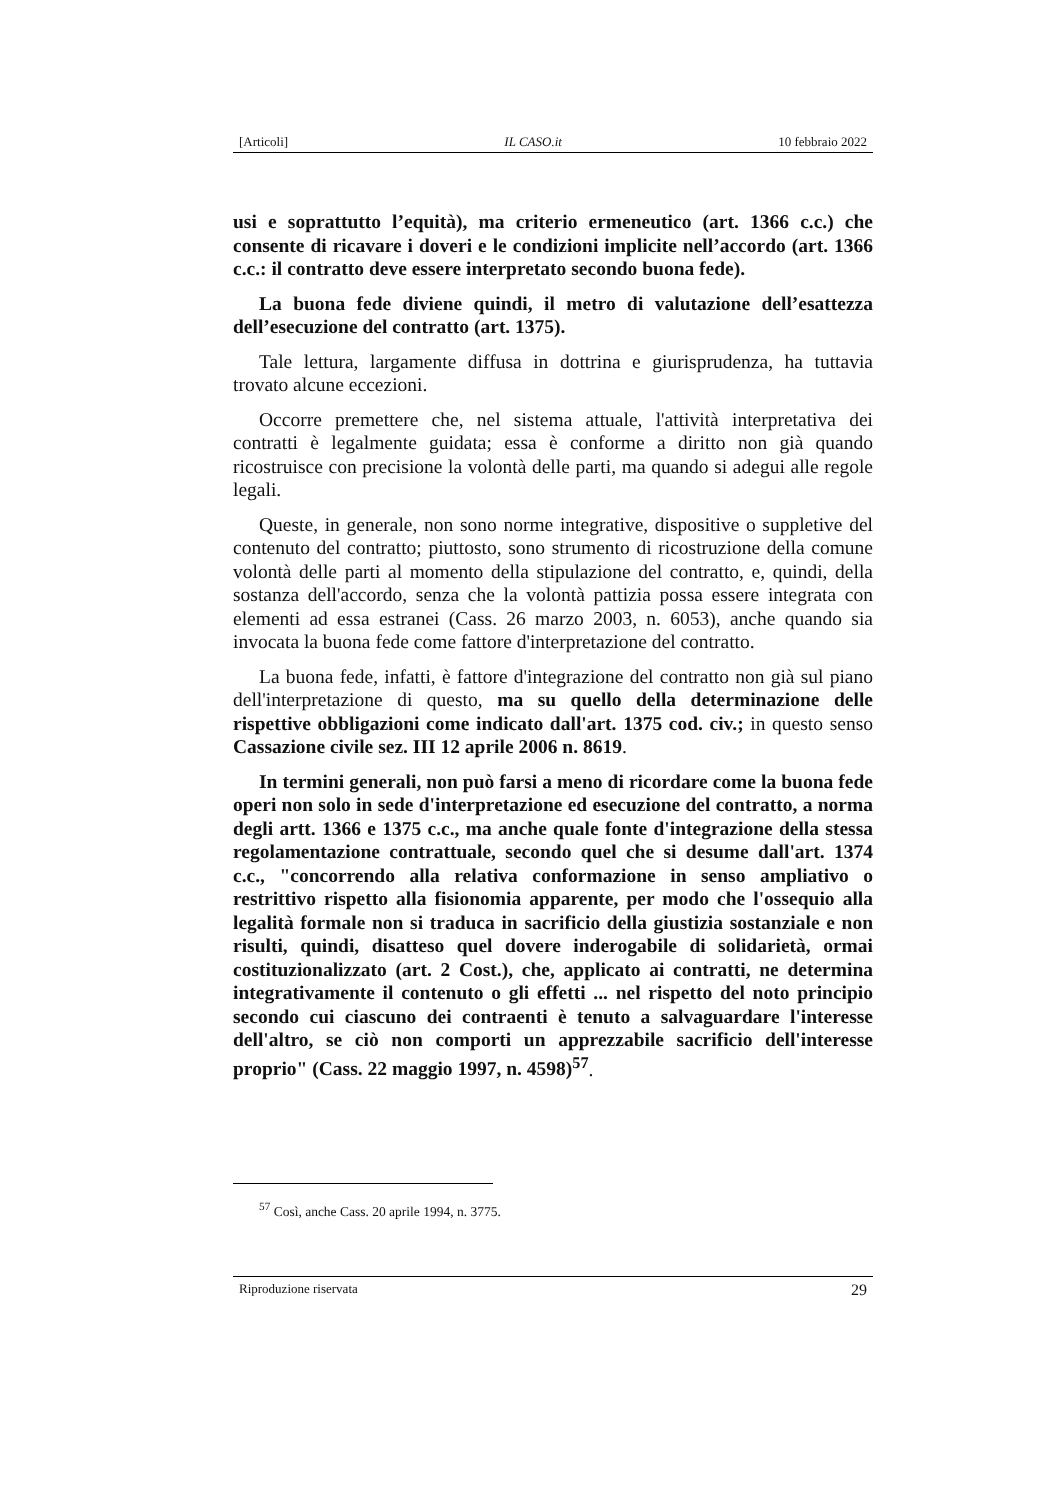[Articoli] IL CASO.it 10 febbraio 2022
usi e soprattutto l’equità), ma criterio ermeneutico (art. 1366 c.c.) che consente di ricavare i doveri e le condizioni implicite nell’accordo (art. 1366 c.c.: il contratto deve essere interpretato secondo buona fede).
La buona fede diviene quindi, il metro di valutazione dell’esattezza dell’esecuzione del contratto (art. 1375).
Tale lettura, largamente diffusa in dottrina e giurisprudenza, ha tuttavia trovato alcune eccezioni.
Occorre premettere che, nel sistema attuale, l'attività interpretativa dei contratti è legalmente guidata; essa è conforme a diritto non già quando ricostruisce con precisione la volontà delle parti, ma quando si adegui alle regole legali.
Queste, in generale, non sono norme integrative, dispositive o suppletive del contenuto del contratto; piuttosto, sono strumento di ricostruzione della comune volontà delle parti al momento della stipulazione del contratto, e, quindi, della sostanza dell'accordo, senza che la volontà pattizia possa essere integrata con elementi ad essa estranei (Cass. 26 marzo 2003, n. 6053), anche quando sia invocata la buona fede come fattore d'interpretazione del contratto.
La buona fede, infatti, è fattore d'integrazione del contratto non già sul piano dell'interpretazione di questo, ma su quello della determinazione delle rispettive obbligazioni come indicato dall'art. 1375 cod. civ.; in questo senso Cassazione civile sez. III 12 aprile 2006 n. 8619.
In termini generali, non può farsi a meno di ricordare come la buona fede operi non solo in sede d'interpretazione ed esecuzione del contratto, a norma degli artt. 1366 e 1375 c.c., ma anche quale fonte d'integrazione della stessa regolamentazione contrattuale, secondo quel che si desume dall'art. 1374 c.c., "concorrendo alla relativa conformazione in senso ampliativo o restrittivo rispetto alla fisionomia apparente, per modo che l'ossequio alla legalità formale non si traduca in sacrificio della giustizia sostanziale e non risulti, quindi, disatteso quel dovere inderogabile di solidarietà, ormai costituzionalizzato (art. 2 Cost.), che, applicato ai contratti, ne determina integrativamente il contenuto o gli effetti ... nel rispetto del noto principio secondo cui ciascuno dei contraenti è tenuto a salvaguardare l'interesse dell'altro, se ciò non comporti un apprezzabile sacrificio dell'interesse proprio" (Cass. 22 maggio 1997, n. 4598)<sup>57</sup>.
<sup>57</sup> Così, anche Cass. 20 aprile 1994, n. 3775.
Riproduzione riservata 29